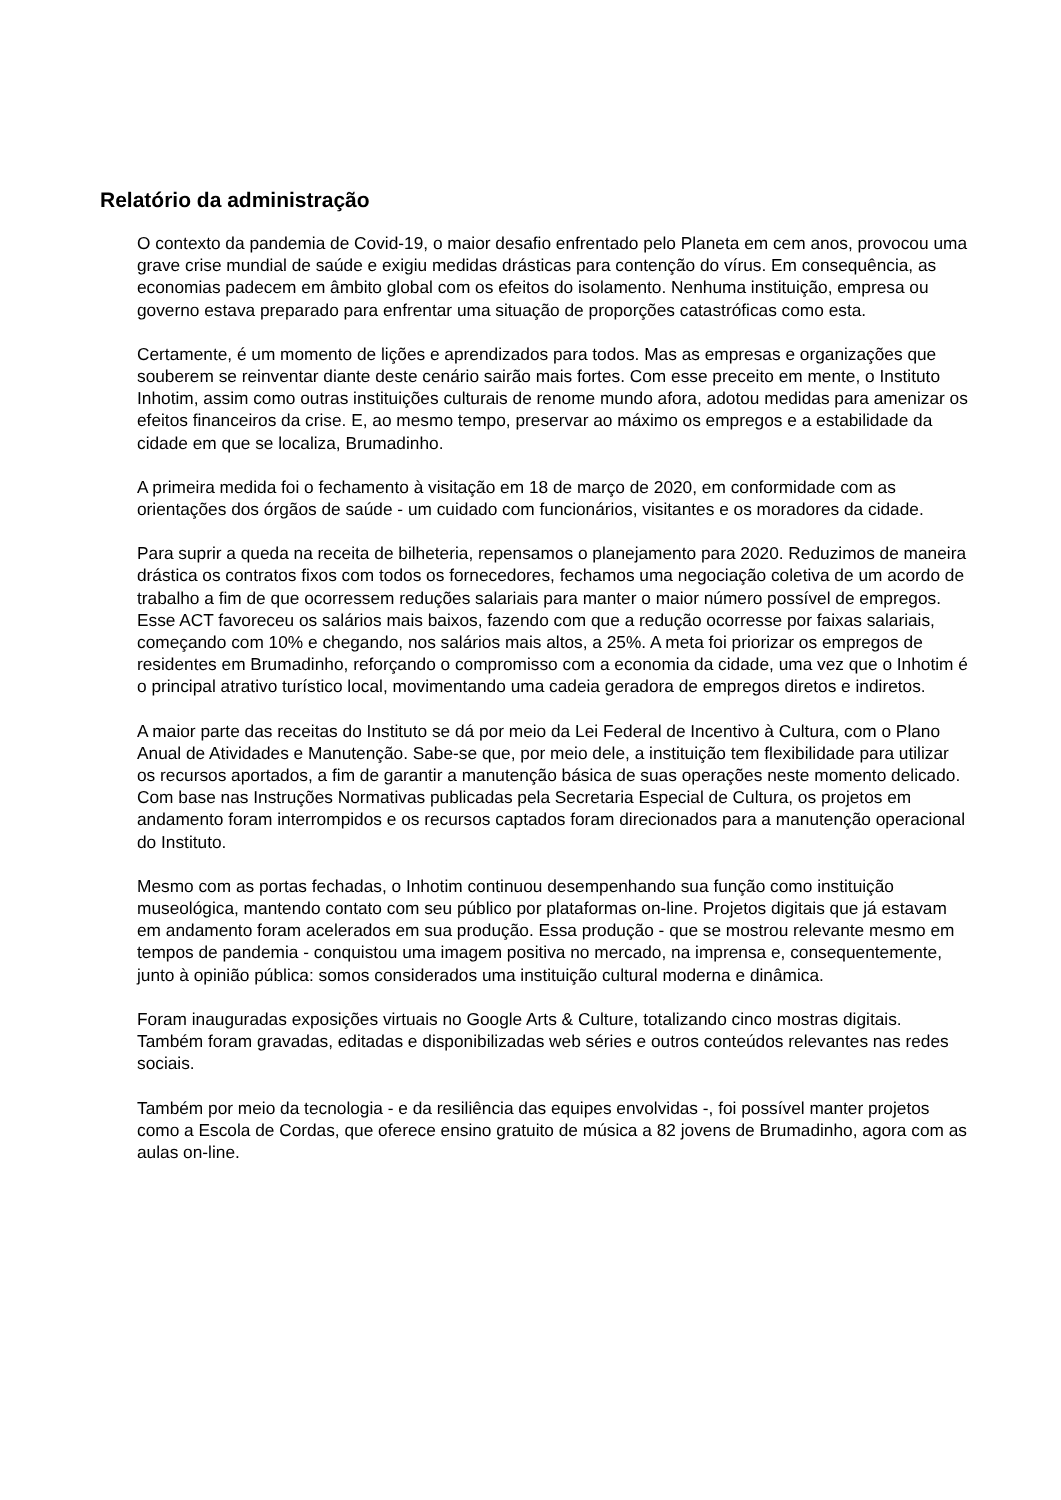Relatório da administração
O contexto da pandemia de Covid-19, o maior desafio enfrentado pelo Planeta em cem anos, provocou uma grave crise mundial de saúde e exigiu medidas drásticas para contenção do vírus. Em consequência, as economias padecem em âmbito global com os efeitos do isolamento. Nenhuma instituição, empresa ou governo estava preparado para enfrentar uma situação de proporções catastróficas como esta.
Certamente, é um momento de lições e aprendizados para todos. Mas as empresas e organizações que souberem se reinventar diante deste cenário sairão mais fortes. Com esse preceito em mente, o Instituto Inhotim, assim como outras instituições culturais de renome mundo afora, adotou medidas para amenizar os efeitos financeiros da crise. E, ao mesmo tempo, preservar ao máximo os empregos e a estabilidade da cidade em que se localiza, Brumadinho.
A primeira medida foi o fechamento à visitação em 18 de março de 2020, em conformidade com as orientações dos órgãos de saúde - um cuidado com funcionários, visitantes e os moradores da cidade.
Para suprir a queda na receita de bilheteria, repensamos o planejamento para 2020. Reduzimos de maneira drástica os contratos fixos com todos os fornecedores, fechamos uma negociação coletiva de um acordo de trabalho a fim de que ocorressem reduções salariais para manter o maior número possível de empregos. Esse ACT favoreceu os salários mais baixos, fazendo com que a redução ocorresse por faixas salariais, começando com 10% e chegando, nos salários mais altos, a 25%. A meta foi priorizar os empregos de residentes em Brumadinho, reforçando o compromisso com a economia da cidade, uma vez que o Inhotim é o principal atrativo turístico local, movimentando uma cadeia geradora de empregos diretos e indiretos.
A maior parte das receitas do Instituto se dá por meio da Lei Federal de Incentivo à Cultura, com o Plano Anual de Atividades e Manutenção. Sabe-se que, por meio dele, a instituição tem flexibilidade para utilizar os recursos aportados, a fim de garantir a manutenção básica de suas operações neste momento delicado. Com base nas Instruções Normativas publicadas pela Secretaria Especial de Cultura, os projetos em andamento foram interrompidos e os recursos captados foram direcionados para a manutenção operacional do Instituto.
Mesmo com as portas fechadas, o Inhotim continuou desempenhando sua função como instituição museológica, mantendo contato com seu público por plataformas on-line. Projetos digitais que já estavam em andamento foram acelerados em sua produção. Essa produção - que se mostrou relevante mesmo em tempos de pandemia - conquistou uma imagem positiva no mercado, na imprensa e, consequentemente, junto à opinião pública: somos considerados uma instituição cultural moderna e dinâmica.
Foram inauguradas exposições virtuais no Google Arts & Culture, totalizando cinco mostras digitais. Também foram gravadas, editadas e disponibilizadas web séries e outros conteúdos relevantes nas redes sociais.
Também por meio da tecnologia - e da resiliência das equipes envolvidas -, foi possível manter projetos como a Escola de Cordas, que oferece ensino gratuito de música a 82 jovens de Brumadinho, agora com as aulas on-line.